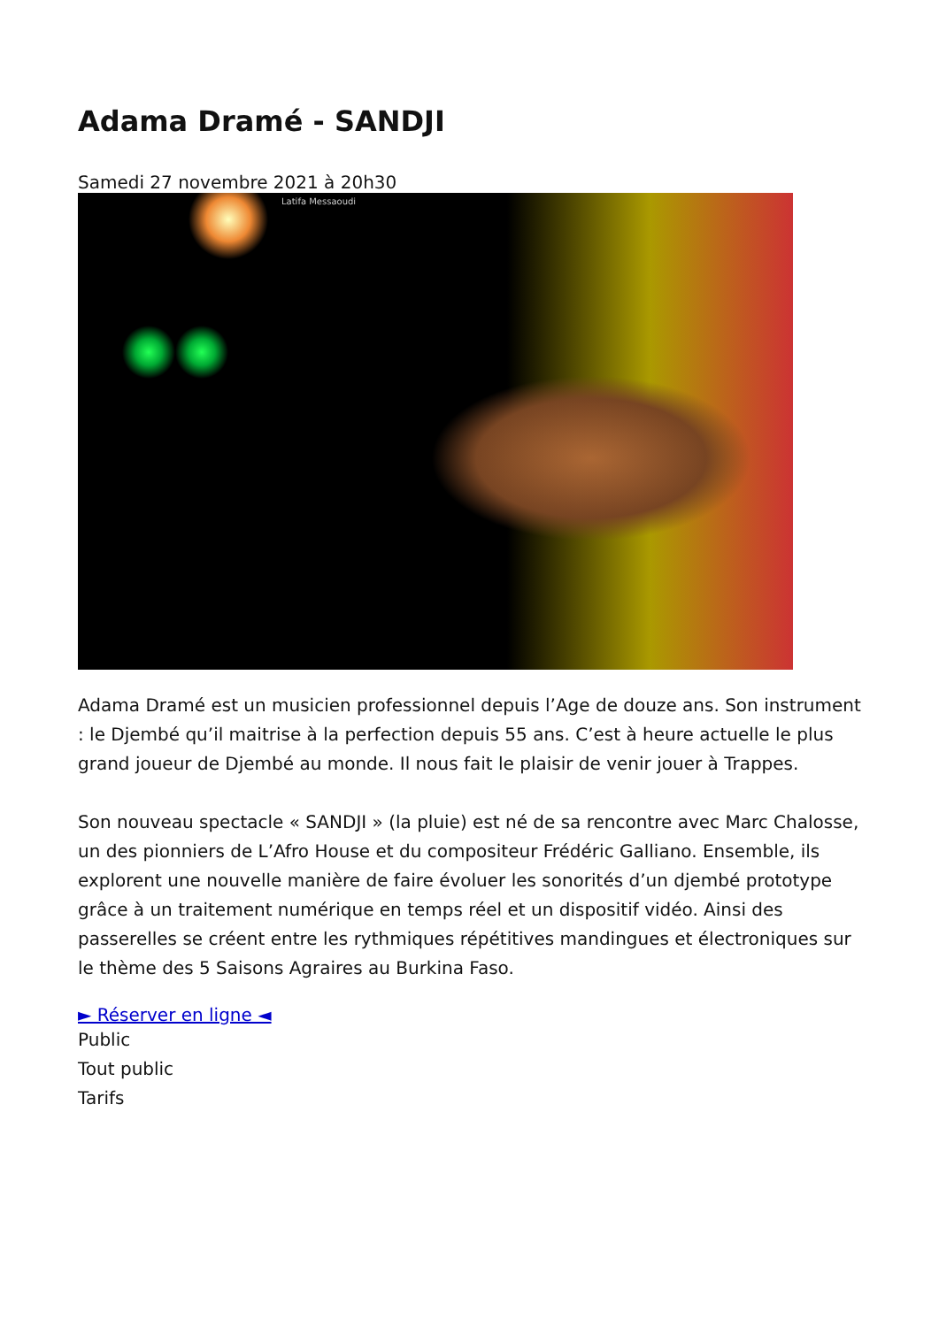Adama Dramé - SANDJI
Samedi 27 novembre 2021 à 20h30
Latifa Messaoudi
Adama Dramé est un musicien professionnel depuis l’Age de douze ans. Son instrument : le Djembé qu’il maitrise à la perfection depuis 55 ans. C’est à heure actuelle le plus grand joueur de Djembé au monde. Il nous fait le plaisir de venir jouer à Trappes.
Son nouveau spectacle « SANDJI » (la pluie) est né de sa rencontre avec Marc Chalosse, un des pionniers de L’Afro House et du compositeur Frédéric Galliano. Ensemble, ils explorent une nouvelle manière de faire évoluer les sonorités d’un djembé prototype grâce à un traitement numérique en temps réel et un dispositif vidéo. Ainsi des passerelles se créent entre les rythmiques répétitives mandingues et électroniques sur le thème des 5 Saisons Agraires au Burkina Faso.
► Réserver en ligne ◄
Public
Tout public
Tarifs